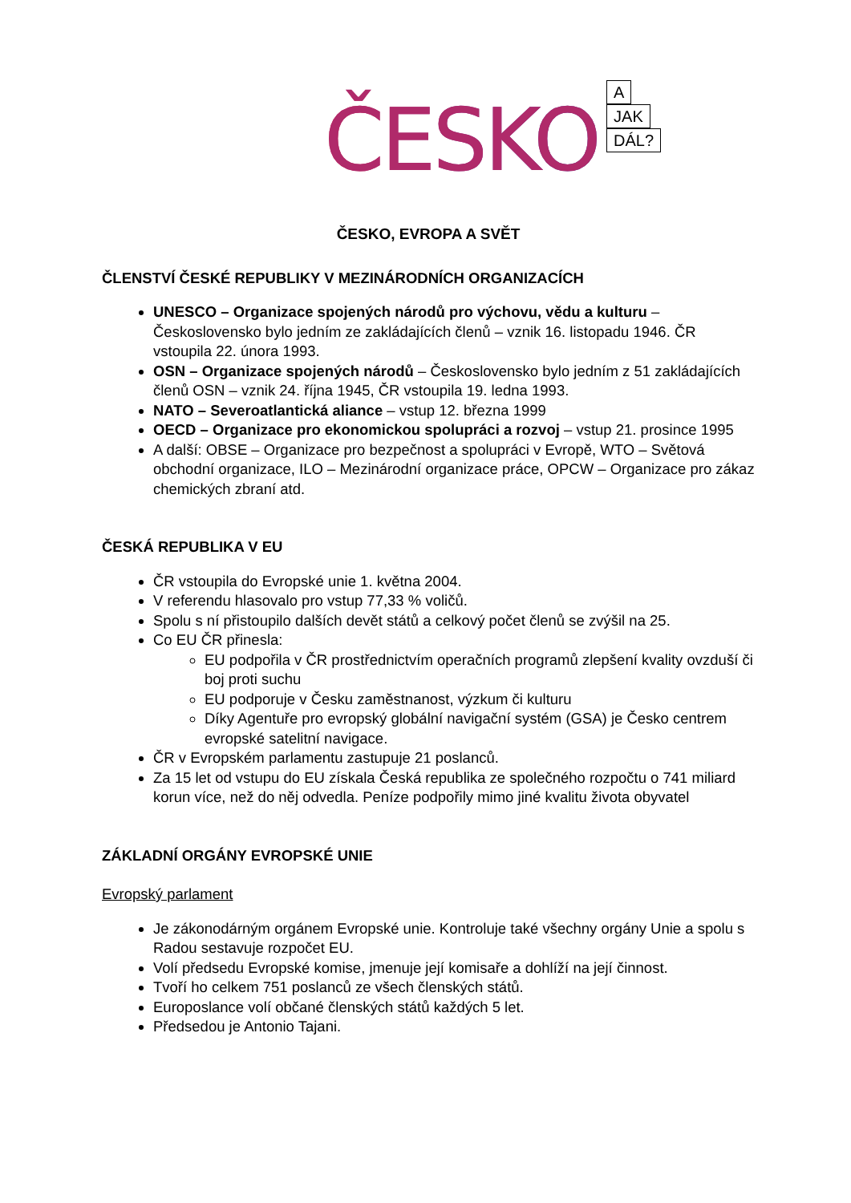ČESKO
A
JAK
DÁL?
ČESKO, EVROPA A SVĚT
ČLENSTVÍ ČESKÉ REPUBLIKY V MEZINÁRODNÍCH ORGANIZACÍCH
UNESCO – Organizace spojených národů pro výchovu, vědu a kulturu – Československo bylo jedním ze zakládajících členů – vznik 16. listopadu 1946. ČR vstoupila 22. února 1993.
OSN – Organizace spojených národů – Československo bylo jedním z 51 zakládajících členů OSN – vznik 24. října 1945, ČR vstoupila 19. ledna 1993.
NATO – Severoatlantická aliance – vstup 12. března 1999
OECD – Organizace pro ekonomickou spolupráci a rozvoj – vstup 21. prosince 1995
A další: OBSE – Organizace pro bezpečnost a spolupráci v Evropě, WTO – Světová obchodní organizace, ILO – Mezinárodní organizace práce, OPCW – Organizace pro zákaz chemických zbraní atd.
ČESKÁ REPUBLIKA V EU
ČR vstoupila do Evropské unie 1. května 2004.
V referendu hlasovalo pro vstup 77,33 % voličů.
Spolu s ní přistoupilo dalších devět států a celkový počet členů se zvýšil na 25.
Co EU ČR přinesla:
EU podpořila v ČR prostřednictvím operačních programů zlepšení kvality ovzduší či boj proti suchu
EU podporuje v Česku zaměstnanost, výzkum či kulturu
Díky Agentuře pro evropský globální navigační systém (GSA) je Česko centrem evropské satelitní navigace.
ČR v Evropském parlamentu zastupuje 21 poslanců.
Za 15 let od vstupu do EU získala Česká republika ze společného rozpočtu o 741 miliard korun více, než do něj odvedla. Peníze podpořily mimo jiné kvalitu života obyvatel
ZÁKLADNÍ ORGÁNY EVROPSKÉ UNIE
Evropský parlament
Je zákonodárným orgánem Evropské unie. Kontroluje také všechny orgány Unie a spolu s Radou sestavuje rozpočet EU.
Volí předsedu Evropské komise, jmenuje její komisaře a dohlíží na její činnost.
Tvoří ho celkem 751 poslanců ze všech členských států.
Europoslance volí občané členských států každých 5 let.
Předsedou je Antonio Tajani.